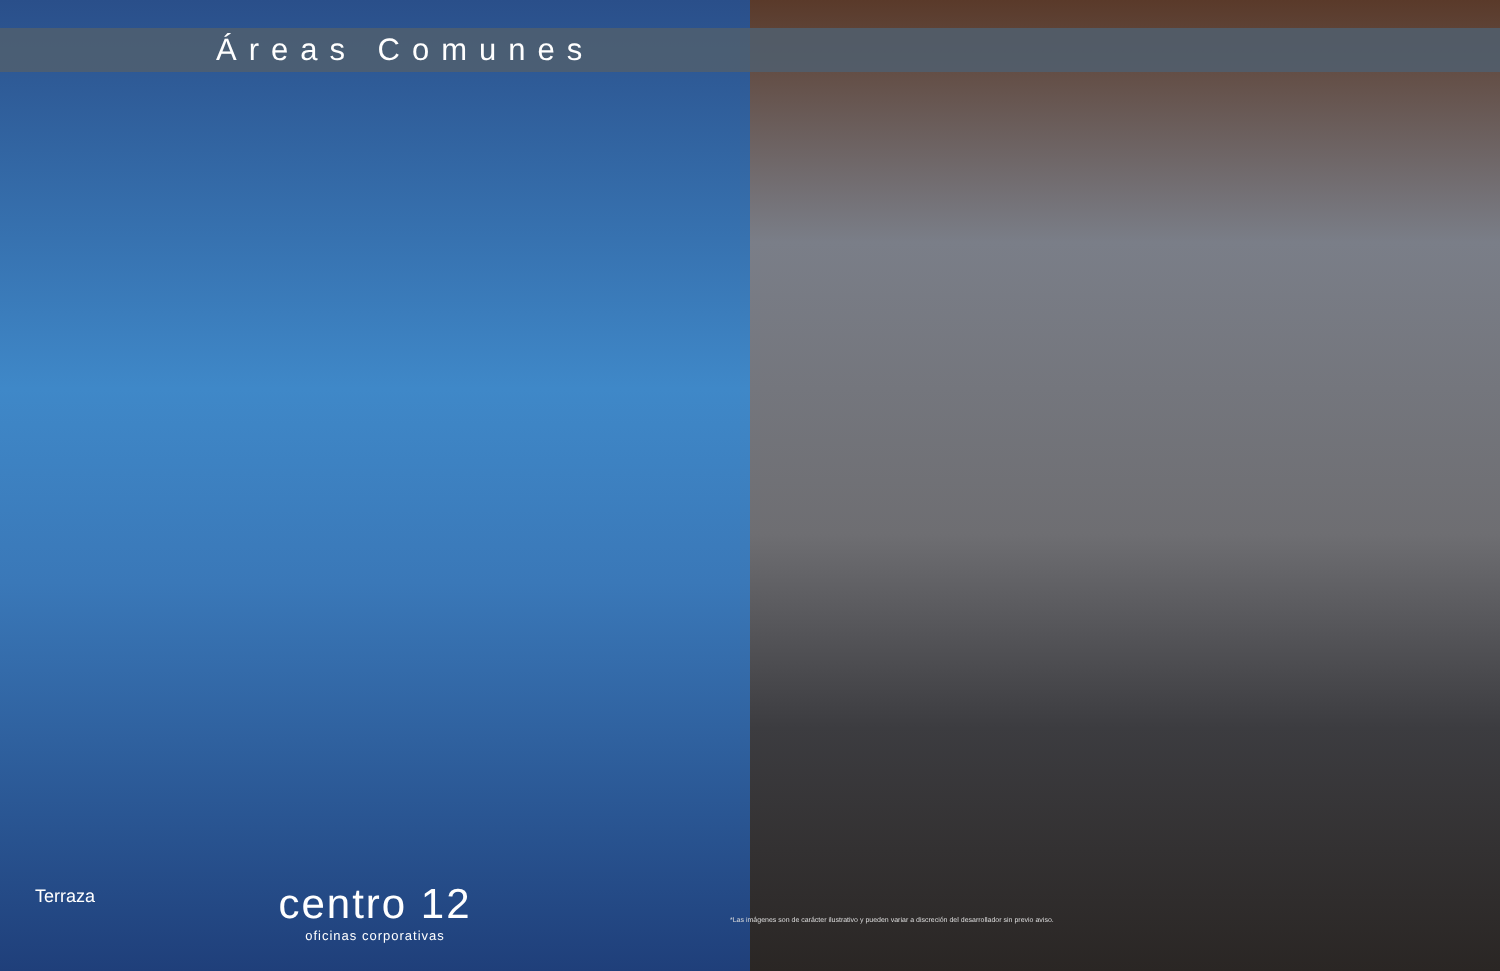Áreas Comunes
Terraza
centro 12
oficinas corporativas
*Las imágenes son de carácter ilustrativo y pueden variar a discreción del desarrollador sin previo aviso.